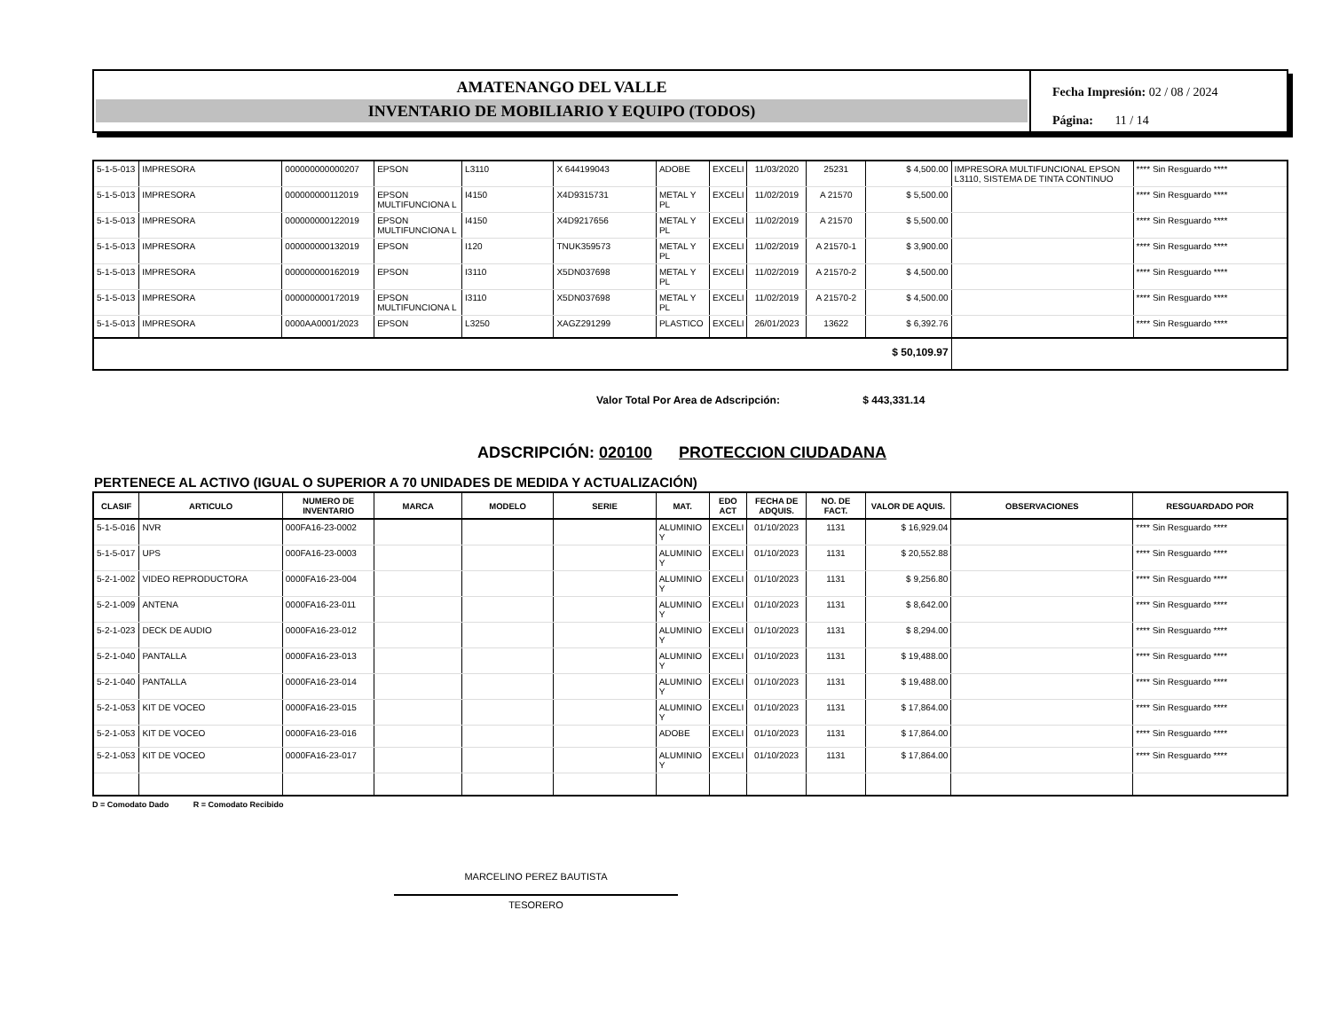AMATENANGO DEL VALLE
INVENTARIO DE MOBILIARIO Y EQUIPO (TODOS)
Fecha Impresión: 02 / 08 / 2024
Página: 11 / 14
| 5-1-5-013 | IMPRESORA | 000000000000207 | EPSON | L3110 | X 644199043 | ADOBE | EXCELI | 11/03/2020 | 25231 | $ 4,500.00 | IMPRESORA MULTIFUNCIONAL EPSON L3110, SISTEMA DE TINTA CONTINUO | **** Sin Resguardo **** |
| 5-1-5-013 | IMPRESORA | 000000000112019 | EPSON MULTIFUNCIONA L | I4150 | X4D9315731 | METAL Y PL | EXCELI | 11/02/2019 | A 21570 | $ 5,500.00 | | **** Sin Resguardo **** |
| 5-1-5-013 | IMPRESORA | 000000000122019 | EPSON MULTIFUNCIONA L | I4150 | X4D9217656 | METAL Y PL | EXCELI | 11/02/2019 | A 21570 | $ 5,500.00 | | **** Sin Resguardo **** |
| 5-1-5-013 | IMPRESORA | 000000000132019 | EPSON | I120 | TNUK359573 | METAL Y PL | EXCELI | 11/02/2019 | A 21570-1 | $ 3,900.00 | | **** Sin Resguardo **** |
| 5-1-5-013 | IMPRESORA | 000000000162019 | EPSON | I3110 | X5DN037698 | METAL Y PL | EXCELI | 11/02/2019 | A 21570-2 | $ 4,500.00 | | **** Sin Resguardo **** |
| 5-1-5-013 | IMPRESORA | 000000000172019 | EPSON MULTIFUNCIONA L | I3110 | X5DN037698 | METAL Y PL | EXCELI | 11/02/2019 | A 21570-2 | $ 4,500.00 | | **** Sin Resguardo **** |
| 5-1-5-013 | IMPRESORA | 0000AA0001/2023 | EPSON | L3250 | XAGZ291299 | PLASTICO | EXCELI | 26/01/2023 | 13622 | $ 6,392.76 | | **** Sin Resguardo **** |
| $ 50,109.97 | | | | | | | | | | | | |
Valor Total Por Area de Adscripción: $ 443,331.14
ADSCRIPCIÓN: 020100 PROTECCION CIUDADANA
PERTENECE AL ACTIVO (IGUAL O SUPERIOR A 70 UNIDADES DE MEDIDA Y ACTUALIZACIÓN)
| CLASIF | ARTICULO | NUMERO DE INVENTARIO | MARCA | MODELO | SERIE | MAT. | EDO ACT | FECHA DE ADQUIS. | NO. DE FACT. | VALOR DE AQUIS. | OBSERVACIONES | RESGUARDADO POR |
| --- | --- | --- | --- | --- | --- | --- | --- | --- | --- | --- | --- | --- |
| 5-1-5-016 | NVR | 000FA16-23-0002 | | | | ALUMINIO Y | EXCELI | 01/10/2023 | 1131 | $ 16,929.04 | | **** Sin Resguardo **** |
| 5-1-5-017 | UPS | 000FA16-23-0003 | | | | ALUMINIO Y | EXCELI | 01/10/2023 | 1131 | $ 20,552.88 | | **** Sin Resguardo **** |
| 5-2-1-002 | VIDEO REPRODUCTORA | 0000FA16-23-004 | | | | ALUMINIO Y | EXCELI | 01/10/2023 | 1131 | $ 9,256.80 | | **** Sin Resguardo **** |
| 5-2-1-009 | ANTENA | 0000FA16-23-011 | | | | ALUMINIO Y | EXCELI | 01/10/2023 | 1131 | $ 8,642.00 | | **** Sin Resguardo **** |
| 5-2-1-023 | DECK DE AUDIO | 0000FA16-23-012 | | | | ALUMINIO Y | EXCELI | 01/10/2023 | 1131 | $ 8,294.00 | | **** Sin Resguardo **** |
| 5-2-1-040 | PANTALLA | 0000FA16-23-013 | | | | ALUMINIO Y | EXCELI | 01/10/2023 | 1131 | $ 19,488.00 | | **** Sin Resguardo **** |
| 5-2-1-040 | PANTALLA | 0000FA16-23-014 | | | | ALUMINIO Y | EXCELI | 01/10/2023 | 1131 | $ 19,488.00 | | **** Sin Resguardo **** |
| 5-2-1-053 | KIT DE VOCEO | 0000FA16-23-015 | | | | ALUMINIO Y | EXCELI | 01/10/2023 | 1131 | $ 17,864.00 | | **** Sin Resguardo **** |
| 5-2-1-053 | KIT DE VOCEO | 0000FA16-23-016 | | | | ADOBE | EXCELI | 01/10/2023 | 1131 | $ 17,864.00 | | **** Sin Resguardo **** |
| 5-2-1-053 | KIT DE VOCEO | 0000FA16-23-017 | | | | ALUMINIO Y | EXCELI | 01/10/2023 | 1131 | $ 17,864.00 | | **** Sin Resguardo **** |
D = Comodato Dado R = Comodato Recibido
MARCELINO PEREZ BAUTISTA
TESORERO